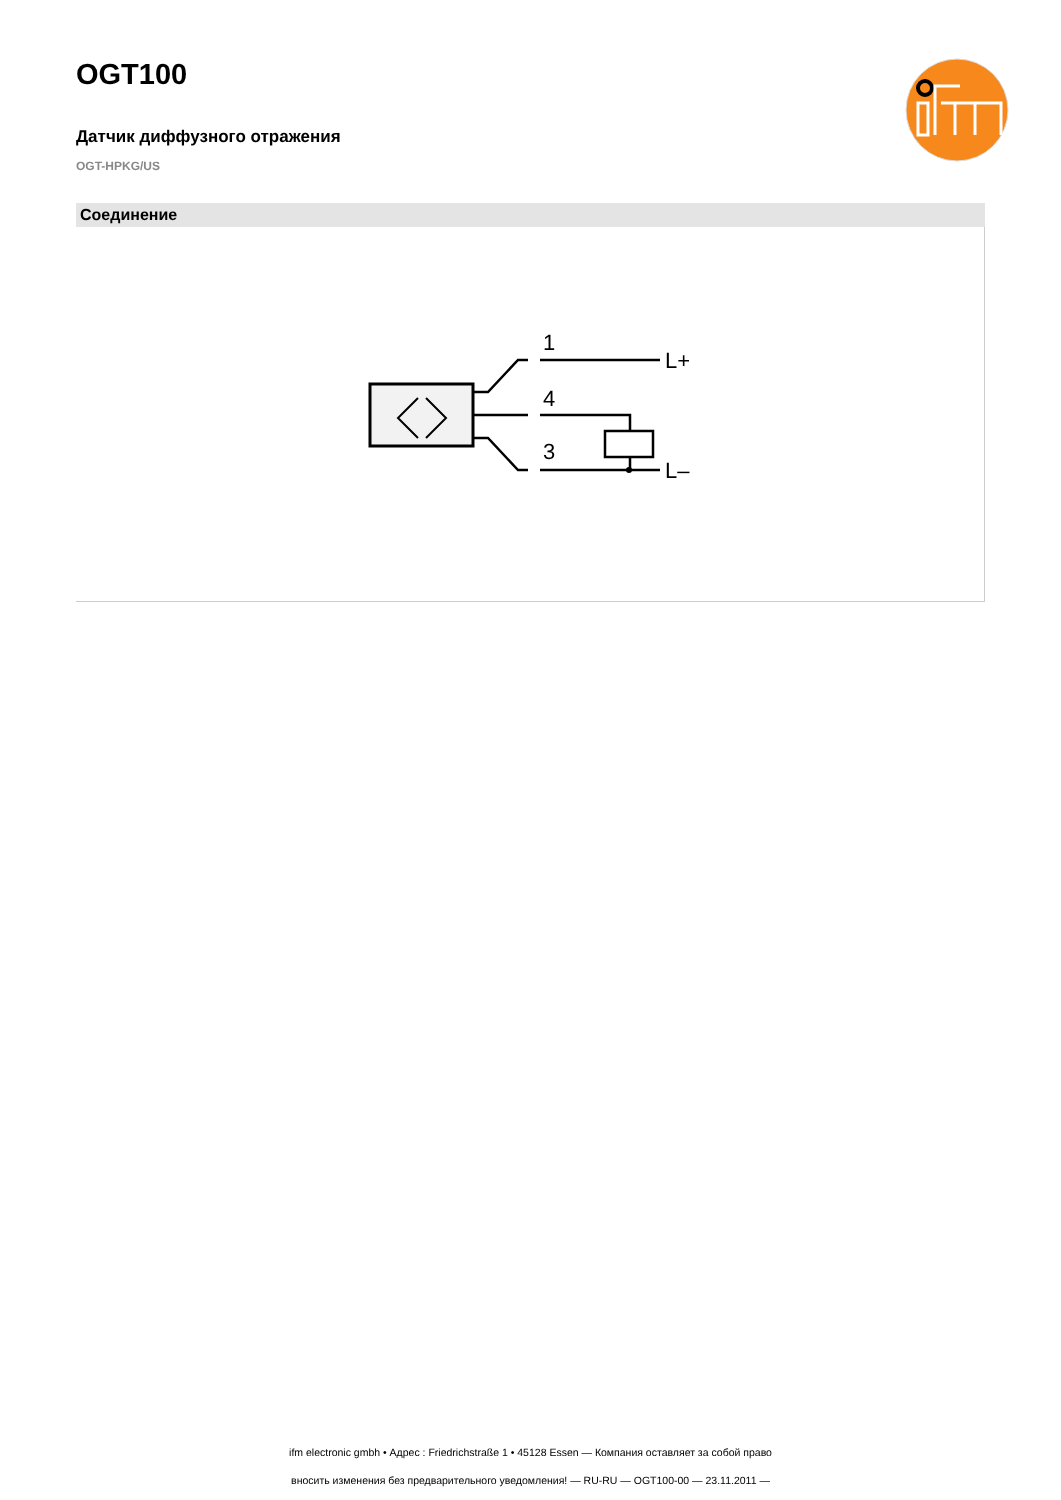OGT100
Датчик диффузного отражения
OGT-HPKG/US
Соединение
1
4
3
L+
L–
ifm electronic gmbh • Адрес : Friedrichstraße 1 • 45128 Essen — Компания оставляет за собой право
вносить изменения без предварительного уведомления! — RU-RU — OGT100-00 — 23.11.2011 —